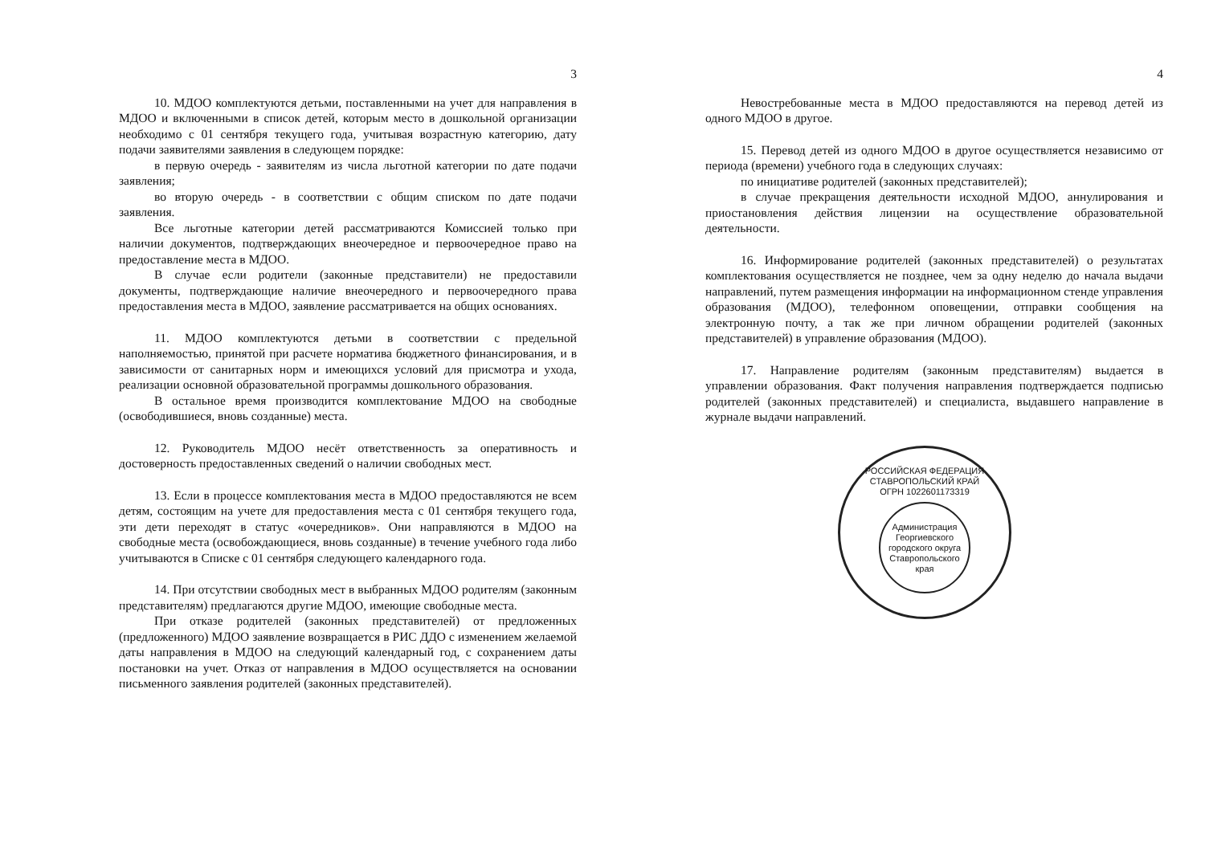3
10. МДОО комплектуются детьми, поставленными на учет для направления в МДОО и включенными в список детей, которым место в дошкольной организации необходимо с 01 сентября текущего года, учитывая возрастную категорию, дату подачи заявителями заявления в следующем порядке:
в первую очередь - заявителям из числа льготной категории по дате подачи заявления;
во вторую очередь - в соответствии с общим списком по дате подачи заявления.
Все льготные категории детей рассматриваются Комиссией только при наличии документов, подтверждающих внеочередное и первоочередное право на предоставление места в МДОО.
В случае если родители (законные представители) не предоставили документы, подтверждающие наличие внеочередного и первоочередного права предоставления места в МДОО, заявление рассматривается на общих основаниях.
11. МДОО комплектуются детьми в соответствии с предельной наполняемостью, принятой при расчете норматива бюджетного финансирования, и в зависимости от санитарных норм и имеющихся условий для присмотра и ухода, реализации основной образовательной программы дошкольного образования.
В остальное время производится комплектование МДОО на свободные (освободившиеся, вновь созданные) места.
12. Руководитель МДОО несёт ответственность за оперативность и достоверность предоставленных сведений о наличии свободных мест.
13. Если в процессе комплектования места в МДОО предоставляются не всем детям, состоящим на учете для предоставления места с 01 сентября текущего года, эти дети переходят в статус «очередников». Они направляются в МДОО на свободные места (освобождающиеся, вновь созданные) в течение учебного года либо учитываются в Списке с 01 сентября следующего календарного года.
14. При отсутствии свободных мест в выбранных МДОО родителям (законным представителям) предлагаются другие МДОО, имеющие свободные места.
При отказе родителей (законных представителей) от предложенных (предложенного) МДОО заявление возвращается в РИС ДДО с изменением желаемой даты направления в МДОО на следующий календарный год, с сохранением даты постановки на учет. Отказ от направления в МДОО осуществляется на основании письменного заявления родителей (законных представителей).
4
Невостребованные места в МДОО предоставляются на перевод детей из одного МДОО в другое.
15. Перевод детей из одного МДОО в другое осуществляется независимо от периода (времени) учебного года в следующих случаях:
по инициативе родителей (законных представителей);
в случае прекращения деятельности исходной МДОО, аннулирования и приостановления действия лицензии на осуществление образовательной деятельности.
16. Информирование родителей (законных представителей) о результатах комплектования осуществляется не позднее, чем за одну неделю до начала выдачи направлений, путем размещения информации на информационном стенде управления образования (МДОО), телефонном оповещении, отправки сообщения на электронную почту, а так же при личном обращении родителей (законных представителей) в управление образования (МДОО).
17. Направление родителям (законным представителям) выдается в управлении образования. Факт получения направления подтверждается подписью родителей (законных представителей) и специалиста, выдавшего направление в журнале выдачи направлений.
РОССИЙСКАЯ ФЕДЕРАЦИЯ СТАВРОПОЛЬСКИЙ КРАЙ
ОГРН 1022601173319
Администрация Георгиевского городского округа Ставропольского края